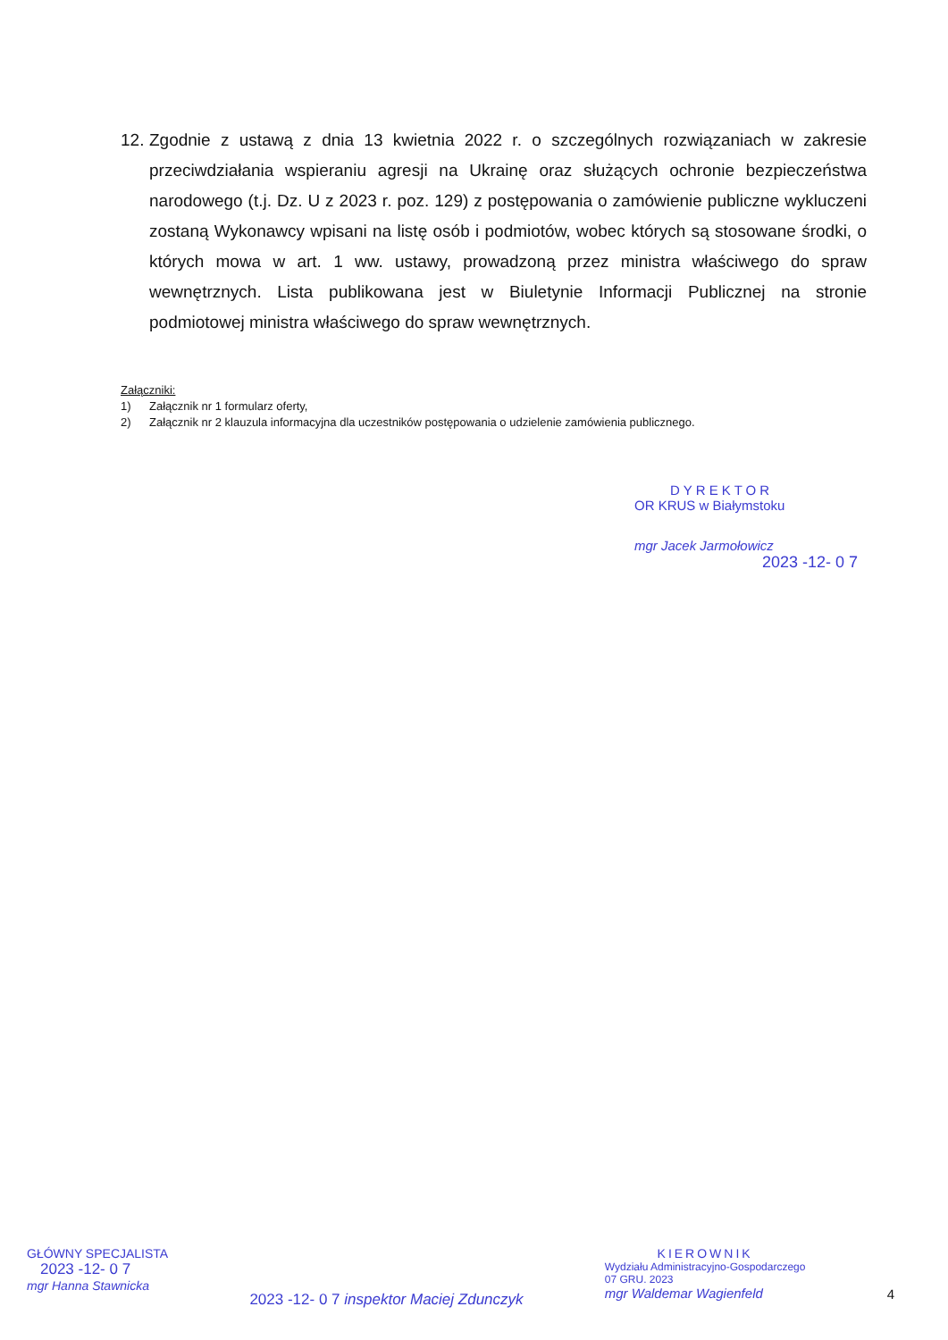12. Zgodnie z ustawą z dnia 13 kwietnia 2022 r. o szczególnych rozwiązaniach w zakresie przeciwdziałania wspieraniu agresji na Ukrainę oraz służących ochronie bezpieczeństwa narodowego (t.j. Dz. U z 2023 r. poz. 129) z postępowania o zamówienie publiczne wykluczeni zostaną Wykonawcy wpisani na listę osób i podmiotów, wobec których są stosowane środki, o których mowa w art. 1 ww. ustawy, prowadzoną przez ministra właściwego do spraw wewnętrznych. Lista publikowana jest w Biuletynie Informacji Publicznej na stronie podmiotowej ministra właściwego do spraw wewnętrznych.
Załączniki:
1) Załącznik nr 1 formularz oferty,
2) Załącznik nr 2 klauzula informacyjna dla uczestników postępowania o udzielenie zamówienia publicznego.
DYREKTOR
OR KRUS w Białymstoku
mgr Jacek Jarmołowicz
2023 -12- 0 7
GŁÓWNY SPECJALISTA
2023 -12- 0 7
mgr Hanna Stawnicka
2023 -12- 0 7 inspektor Maciej Zdunczyk
KIEROWNIK
Wydziału Administracyjno-Gospodarczego
07 GRU. 2023
mgr Waldemar Wagienfeld
4